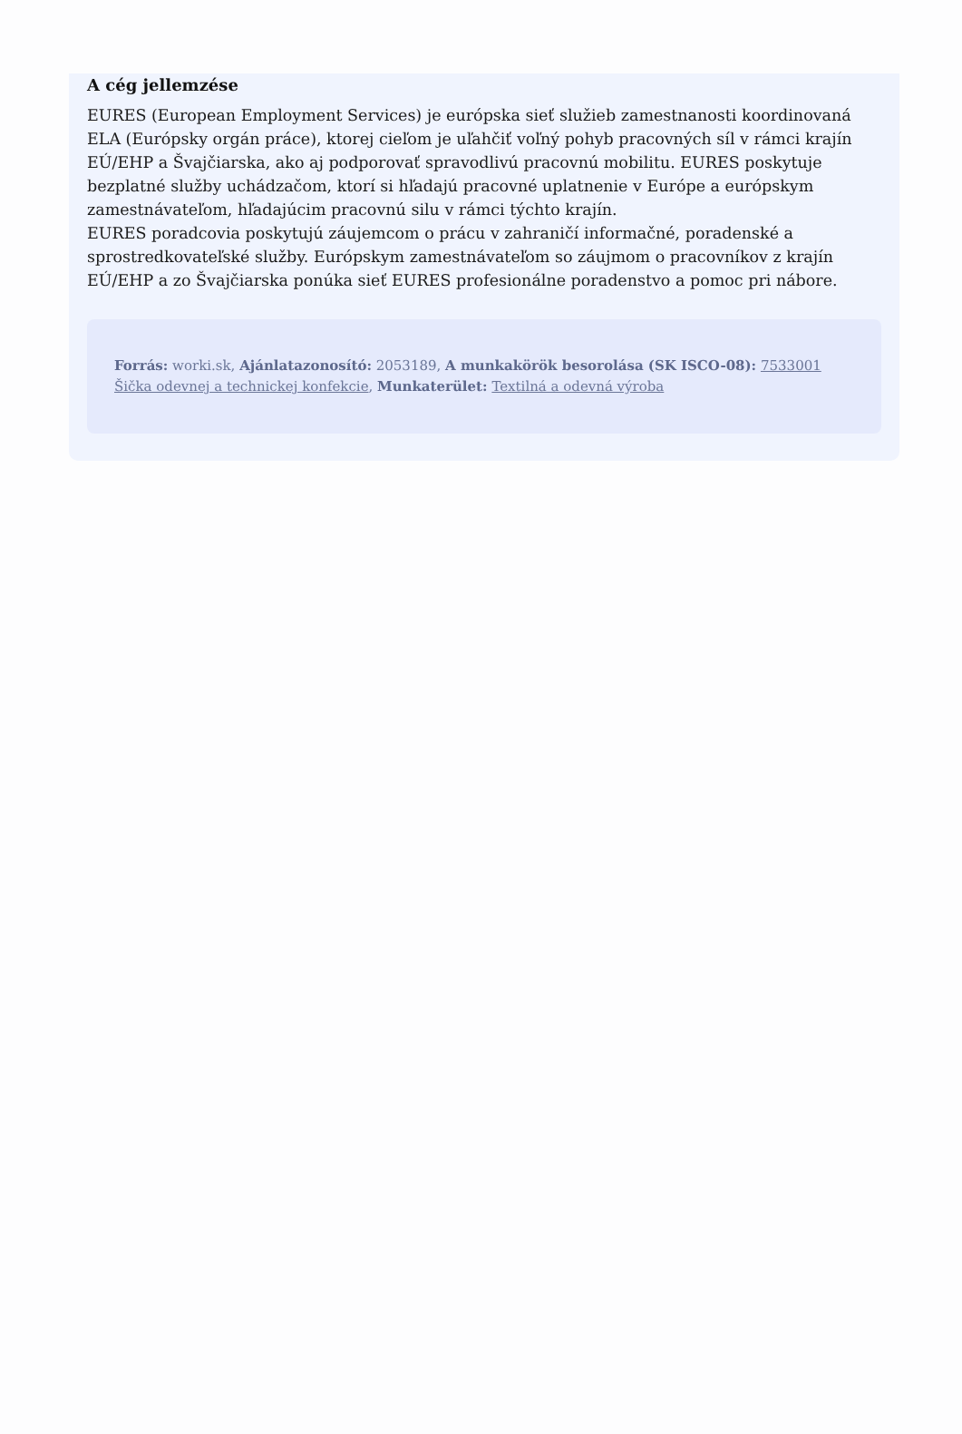A cég jellemzése
EURES (European Employment Services) je európska sieť služieb zamestnanosti koordinovaná ELA (Európsky orgán práce), ktorej cieľom je uľahčiť voľný pohyb pracovných síl v rámci krajín EÚ/EHP a Švajčiarska, ako aj podporovať spravodlivú pracovnú mobilitu. EURES poskytuje bezplatné služby uchádzačom, ktorí si hľadajú pracovné uplatnenie v Európe a európskym zamestnávateľom, hľadajúcim pracovnú silu v rámci týchto krajín.
EURES poradcovia poskytujú záujemcom o prácu v zahraničí informačné, poradenské a sprostredkovateľské služby. Európskym zamestnávateľom so záujmom o pracovníkov z krajín EÚ/EHP a zo Švajčiarska ponúka sieť EURES profesionálne poradenstvo a pomoc pri nábore.
Forrás: worki.sk, Ajánlatazonosító: 2053189, A munkakörök besorolása (SK ISCO-08): 7533001 Šička odevnej a technickej konfekcie, Munkaterület: Textilná a odevná výroba